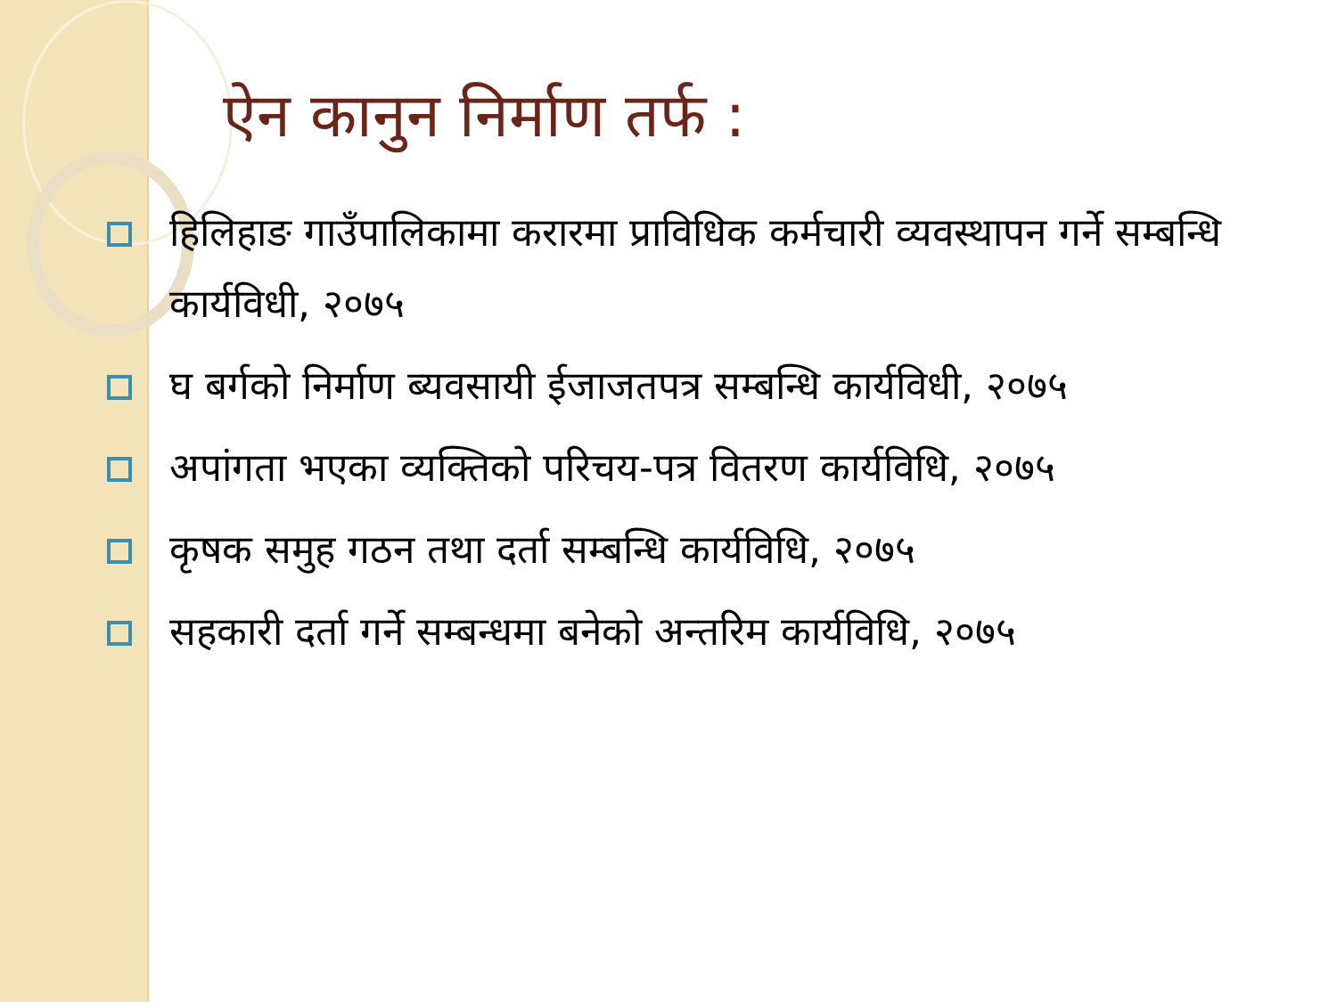ऐन कानुन निर्माण तर्फ :
हिलिहाङ गाउँपालिकामा करारमा प्राविधिक कर्मचारी व्यवस्थापन गर्ने सम्बन्धि कार्यविधी, २०७५
घ बर्गको निर्माण ब्यवसायी ईजाजतपत्र सम्बन्धि कार्यविधी, २०७५
अपांगता भएका व्यक्तिको परिचय-पत्र वितरण कार्यविधि, २०७५
कृषक समुह गठन तथा दर्ता सम्बन्धि कार्यविधि, २०७५
सहकारी दर्ता गर्ने सम्बन्धमा बनेको अन्तरिम कार्यविधि, २०७५